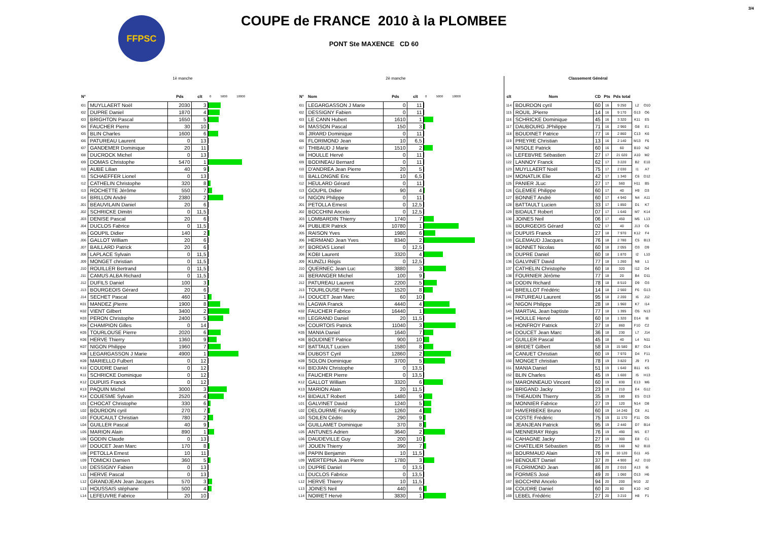3/4
FFPSC
COUPE de FRANCE 2010 à la PLOMBEE
PONT Ste MAXENCE CD 60
1è manche
| N° | | Pds | clt | 0 5000 10000 |
| --- | --- | --- | --- | --- |
| I01 | MUYLLAERT Noël | 2030 | 3 | |
| I02 | DUPRE Daniel | 1870 | 4 | |
| I03 | BRIGHTON Pascal | 1650 | 5 | |
| I04 | FAUCHER Pierre | 30 | 10 | |
| I05 | BLIN Charles | 1600 | 6 | |
| I06 | PATUREAU Laurent | 0 | 13 | |
| I07 | GANDEMER Dominique | 20 | 11 | |
| I08 | DUCROCK Michel | 0 | 13 | |
| I09 | DOMAS Christophe | 5470 | 1 | |
| I10 | AUBE Lilian | 40 | 9 | |
| I11 | SCHAEFFER Lionel | 0 | 13 | |
| I12 | CATHELIN Christophe | 320 | 8 | |
| I13 | ROCHETTE Jérôme | 550 | 7 | |
| I14 | BRILLON André | 2380 | 2 | |
| J01 | BEAUVILAIN Daniel | 20 | 6 | |
| J02 | SCHRICKE Dimitri | 0 | 11,5 | |
| J03 | DENISE Pascal | 20 | 6 | |
| J04 | DUCLOS Fabrice | 0 | 11,5 | |
| J05 | GOUPIL Didier | 140 | 2 | |
| J06 | GALLOT William | 20 | 6 | |
| J07 | BAILLARD Patrick | 20 | 6 | |
| J08 | LAPLACE Sylvain | 0 | 11,5 | |
| J09 | MONGET christian | 0 | 11,5 | |
| J10 | ROUILLER Bertrand | 0 | 11,5 | |
| J11 | CAMUS ALBA Richard | 0 | 11,5 | |
| J12 | DUFILS Daniel | 100 | 3 | |
| J13 | BOURGEOIS Gérard | 20 | 6 | |
| J14 | SECHET Pascal | 460 | 1 | |
| K01 | MANDEZ jPierre | 1900 | 8 | |
| K02 | VIENT Gilbert | 3400 | 2 | |
| K03 | PERON Christophe | 2400 | 5 | |
| K04 | CHAMPION Gilles | 0 | 14 | |
| K05 | TOURLOUSE Pierre | 2020 | 6 | |
| K06 | HERVE Thierry | 1360 | 9 | |
| K07 | NIGON Philippe | 1960 | 7 | |
| K08 | LEGARGASSON J Marie | 4900 | 1 | |
| K09 | MARIELLO Fulbert | 0 | 12 | |
| K10 | COUDRE Daniel | 0 | 12 | |
| K11 | SCHRICKE Dominique | 0 | 12 | |
| K12 | DUPUIS Franck | 0 | 12 | |
| K13 | PAQUIN Michel | 3000 | 3 | |
| K14 | COUESME Sylvain | 2520 | 4 | |
| L01 | CHOCAT Christophe | 330 | 6 | |
| L02 | BOURDON cyril | 270 | 7 | |
| L03 | FOUCAULT Christian | 780 | 2 | |
| L04 | GUILLER Pascal | 40 | 9 | |
| L05 | MARION Alain | 890 | 1 | |
| L06 | GODIN Claude | 0 | 13 | |
| L07 | DOUCET Jean Marc | 170 | 8 | |
| L08 | PETOLLA Ernest | 10 | 11 | |
| L09 | TOMICKI Damien | 360 | 5 | |
| L10 | DESSIGNY Fabien | 0 | 13 | |
| L11 | HERVE Pascal | 0 | 13 | |
| L12 | GRANDJEAN Jean Jacques | 570 | 3 | |
| L13 | HOUSSAIS stéphane | 500 | 4 | |
| L14 | LEFEUVRE Fabrice | 20 | 10 | |
2è manche
| N° | Nom | Pds | clt | 0 5000 10000 |
| --- | --- | --- | --- | --- |
| I01 | LEGARGASSON J Marie | 0 | 11 | |
| I02 | DESSIGNY Fabien | 0 | 11 | |
| I03 | LE CANN Hubert | 1610 | 1 | |
| I04 | MASSON Pascal | 150 | 3 | |
| I05 | JIRARD Dominique | 0 | 11 | |
| I06 | FLORIMOND Jean | 10 | 6,5 | |
| I07 | THIBAUD J Marie | 1510 | 2 | |
| I08 | HOULLE Hervé | 0 | 11 | |
| I09 | BODINEAU Bernard | 0 | 11 | |
| I10 | D'ANDREA Jean Pierre | 20 | 5 | |
| I11 | BALLONGNE Eric | 10 | 6,5 | |
| I12 | HEULARD Gérard | 0 | 11 | |
| I13 | GOUPIL Didier | 90 | 4 | |
| I14 | NIGON Philippe | 0 | 11 | |
| J01 | PETOLLA Ernest | 0 | 12,5 | |
| J02 | BOCCHINI Ancelo | 0 | 12,5 | |
| J03 | LOMBARDIN Thierry | 1740 | 7 | |
| J04 | PUBLIER Patrick | 10780 | 1 | |
| J05 | RAISON Yves | 1980 | 6 | |
| J06 | HERMAND Jean Yves | 8340 | 2 | |
| J07 | BORDAS Lionel | 0 | 12,5 | |
| J08 | KOBI Laurent | 3320 | 4 | |
| J09 | KUNZLI Régis | 0 | 12,5 | |
| J10 | QUERNEC Jean Luc | 3880 | 3 | |
| J11 | BERANGER Michel | 100 | 9 | |
| J12 | PATUREAU Laurent | 2200 | 5 | |
| J13 | TOURLOUSE Pierre | 1520 | 8 | |
| J14 | DOUCET Jean Marc | 60 | 10 | |
| K01 | LAGWA Franck | 4440 | 4 | |
| K02 | FAUCHER Fabrice | 16440 | 1 | |
| K03 | LEGRAND Daniel | 20 | 11,5 | |
| K04 | COURTOIS Patrick | 11040 | 3 | |
| K05 | MANIA Daniel | 1640 | 7 | |
| K06 | BOUDINET Patrice | 900 | 10 | |
| K07 | BATTAULT Lucien | 1580 | 8 | |
| K08 | DUBOST Cyril | 12860 | 2 | |
| K09 | SOLON Dominique | 3700 | 5 | |
| K10 | BIDJIAN Christophe | 0 | 13,5 | |
| K11 | FAUCHER Pierre | 0 | 13,5 | |
| K12 | GALLOT William | 3320 | 6 | |
| K13 | MARION Alain | 20 | 11,5 | |
| K14 | BIDAULT Robert | 1480 | 9 | |
| L01 | GALVINET David | 1240 | 5 | |
| L02 | DELOURME Francky | 1260 | 4 | |
| L03 | SOILEN Cédric | 290 | 9 | |
| L04 | GUILLAMET Dominique | 370 | 8 | |
| L05 | ANTUNES Adrien | 3640 | 2 | |
| L06 | DAUDEVILLE Guy | 200 | 10 | |
| L07 | JOUEN Thierry | 390 | 7 | |
| L08 | PAPIN Benjamin | 10 | 11,5 | |
| L09 | WERTEPNA Jean Pierre | 1780 | 3 | |
| L10 | DUPRE Daniel | 0 | 13,5 | |
| L11 | DUCLOS Fabrice | 0 | 13,5 | |
| L12 | HERVE Thierry | 10 | 11,5 | |
| L13 | JOINES Neil | 440 | 6 | |
| L14 | NOIRET Hervé | 3830 | 1 | |
Classement Général
| clt | Nom | CD | Pts | Pds total | | |
| --- | --- | --- | --- | --- | --- | --- |
| 114 | BOURDON cyril | 60 | 16 | 9 250 | L2 | O10 |
| 115 | ROUIL JPierre | 14 | 16 | 9 170 | G13 | O6 |
| 116 | SCHRICKE Dominique | 45 | 16 | 3 320 | K11 | E5 |
| 117 | DAUBOURG JPhilippe | 71 | 16 | 2 960 | G8 | E1 |
| 118 | BOUDINET Patrice | 77 | 16 | 2 860 | C13 | K6 |
| 119 | PREYRE Christian | 13 | 16 | 2 140 | M13 | F6 |
| 120 | NISOLE Patrick | 60 | 16 | 60 | B10 | N2 |
| 121 | LEFEBVRE Sébastien | 27 | 17 | 21 020 | A10 | M2 |
| 122 | LANNOY Franck | 62 | 17 | 3 220 | B2 | E10 |
| 123 | MUYLLAERT Noël | 75 | 17 | 2 030 | I1 | A7 |
| 124 | MONATLIK Elie | 42 | 17 | 1 340 | C6 | D12 |
| 125 | PANIER JLuc | 27 | 17 | 560 | H11 | B5 |
| 126 | GLEMEE Philippe | 60 | 17 | 40 | H9 | D3 |
| 127 | BONNET André | 60 | 17 | 4 940 | N4 | A11 |
| 128 | BATTAULT Lucien | 33 | 17 | 1 850 | D1 | K7 |
| 129 | BIDAULT Robert | 07 | 17 | 1 640 | M7 | K14 |
| 130 | JOINES Neil | 06 | 17 | 450 | M5 | L13 |
| 131 | BOURGEOIS Gérard | 02 | 17 | 40 | J13 | C6 |
| 132 | DUPUIS Franck | 27 | 18 | 7 970 | K12 | F4 |
| 133 | GLEMAUD JJacques | 76 | 18 | 2 780 | C5 | B13 |
| 134 | BONNET Nicolas | 60 | 18 | 2 055 | O3 | D9 |
| 135 | DUPRE Daniel | 60 | 18 | 1 870 | I2 | L10 |
| 136 | GALVINET David | 77 | 18 | 1 260 | N8 | L1 |
| 137 | CATHELIN Christophe | 60 | 18 | 320 | I12 | D4 |
| 138 | FOURNIER Jérôme | 77 | 18 | 20 | B4 | D11 |
| 139 | DODIN Richard | 78 | 18 | 8 510 | D9 | O3 |
| 140 | BREILLOT Frédéric | 14 | 18 | 2 560 | F6 | G13 |
| 141 | PATUREAU Laurent | 95 | 18 | 2 200 | I6 | J12 |
| 142 | NIGON Philippe | 28 | 18 | 1 960 | K7 | I14 |
| 143 | MARTIAL Jean baptiste | 77 | 18 | 1 395 | O5 | N13 |
| 144 | HOULLE Hervé | 60 | 18 | 1 320 | D14 | I8 |
| 145 | HONFROY Patrick | 27 | 18 | 860 | F10 | C2 |
| 146 | DOUCET Jean Marc | 36 | 18 | 230 | L7 | J14 |
| 147 | GUILLER Pascal | 45 | 18 | 40 | L4 | N11 |
| 148 | BRIDET Gilbert | 58 | 19 | 15 580 | B7 | O14 |
| 149 | CANUET Christian | 60 | 19 | 7 970 | D4 | F11 |
| 150 | MONGET christian | 78 | 19 | 3 820 | J9 | F3 |
| 151 | MANIA Daniel | 51 | 19 | 1 640 | B11 | K5 |
| 152 | BLIN Charles | 45 | 19 | 1 600 | I5 | H13 |
| 153 | MARONNEAUD Vincent | 60 | 19 | 830 | E13 | M6 |
| 154 | BRIGAND Jacky | 23 | 19 | 210 | E4 | G12 |
| 155 | THEAUDIN Thierry | 35 | 19 | 180 | E5 | D13 |
| 156 | MONNIER Fabrice | 27 | 19 | 120 | N14 | D8 |
| 157 | HAVERBEKE Bruno | 60 | 19 | 14 240 | C8 | A1 |
| 158 | COSTE Frédéric | 75 | 19 | 11 170 | F11 | O5 |
| 159 | JEANJEAN Patrick | 95 | 19 | 2 440 | D7 | B14 |
| 160 | MENNERAY Régis | 76 | 19 | 490 | M1 | E7 |
| 161 | CAHAGNE Jacky | 27 | 19 | 300 | E8 | C1 |
| 162 | CHATELIER Sébastien | 85 | 19 | 160 | N2 | B10 |
| 163 | BOURMAUD Alain | 76 | 20 | 10 120 | G11 | A5 |
| 164 | BENOUET Daniel | 37 | 20 | 4 900 | A2 | D10 |
| 165 | FLORIMOND Jean | 86 | 20 | 2 010 | A13 | I6 |
| 166 | FORMES José | 49 | 20 | 1 060 | O13 | H6 |
| 167 | BOCCHINI Ancelo | 94 | 20 | 200 | M10 | J2 |
| 168 | COUDRE Daniel | 60 | 20 | 80 | K10 | H2 |
| 169 | LEBEL Frédéric | 27 | 20 | 3 210 | H8 | F1 |